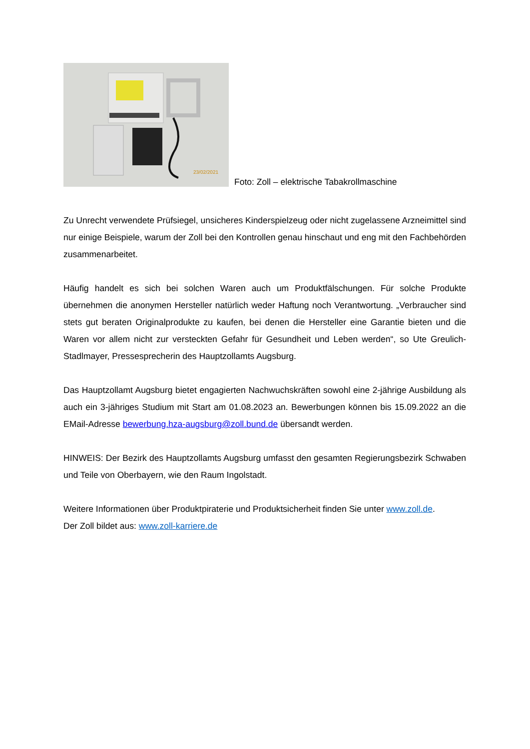23/02/2021
Foto: Zoll – elektrische Tabakrollmaschine
Zu Unrecht verwendete Prüfsiegel, unsicheres Kinderspielzeug oder nicht zugelassene Arzneimittel sind nur einige Beispiele, warum der Zoll bei den Kontrollen genau hinschaut und eng mit den Fachbehörden zusammenarbeitet.
Häufig handelt es sich bei solchen Waren auch um Produktfälschungen. Für solche Produkte übernehmen die anonymen Hersteller natürlich weder Haftung noch Verantwortung. „Verbraucher sind stets gut beraten Originalprodukte zu kaufen, bei denen die Hersteller eine Garantie bieten und die Waren vor allem nicht zur versteckten Gefahr für Gesundheit und Leben werden“, so Ute Greulich-Stadlmayer, Pressesprecherin des Hauptzollamts Augsburg.
Das Hauptzollamt Augsburg bietet engagierten Nachwuchskräften sowohl eine 2-jährige Ausbildung als auch ein 3-jähriges Studium mit Start am 01.08.2023 an. Bewerbungen können bis 15.09.2022 an die EMail-Adresse bewerbung.hza-augsburg@zoll.bund.de übersandt werden.
HINWEIS: Der Bezirk des Hauptzollamts Augsburg umfasst den gesamten Regierungsbezirk Schwaben und Teile von Oberbayern, wie den Raum Ingolstadt.
Weitere Informationen über Produktpiraterie und Produktsicherheit finden Sie unter www.zoll.de.
Der Zoll bildet aus: www.zoll-karriere.de